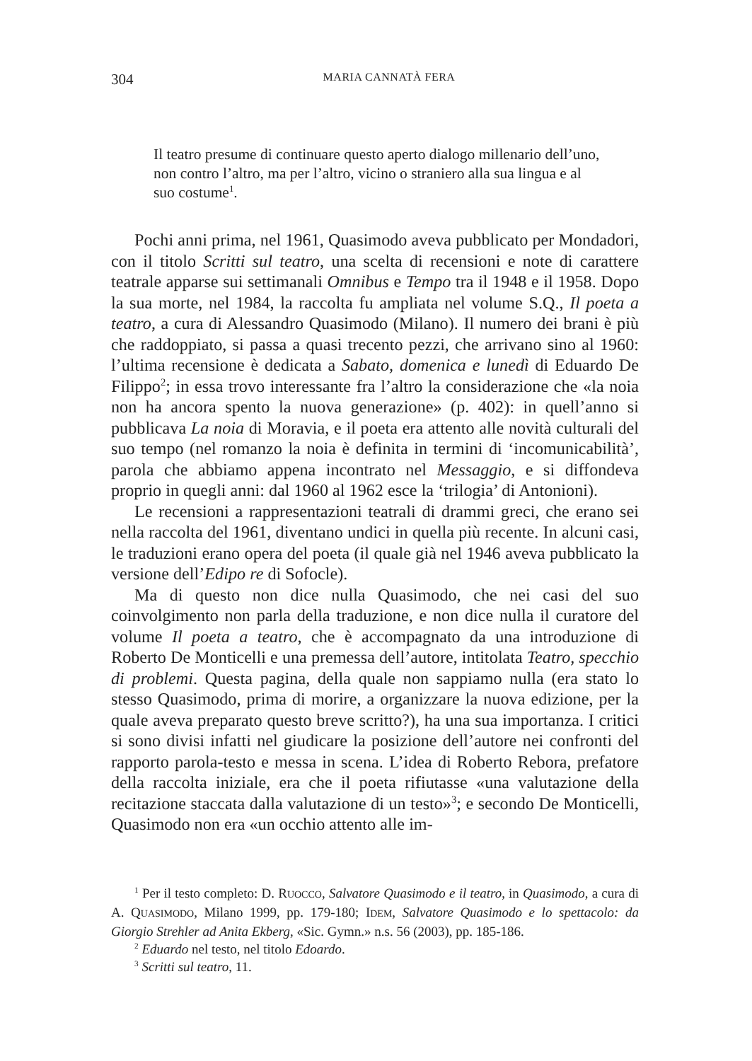304 MARIA CANNATÀ FERA
Il teatro presume di continuare questo aperto dialogo millenario dell’uno, non contro l’altro, ma per l’altro, vicino o straniero alla sua lingua e al suo costume<sup>1</sup>.
Pochi anni prima, nel 1961, Quasimodo aveva pubblicato per Mondadori, con il titolo Scritti sul teatro, una scelta di recensioni e note di carattere teatrale apparse sui settimanali Omnibus e Tempo tra il 1948 e il 1958. Dopo la sua morte, nel 1984, la raccolta fu ampliata nel volume S.Q., Il poeta a teatro, a cura di Alessandro Quasimodo (Milano). Il numero dei brani è più che raddoppiato, si passa a quasi trecento pezzi, che arrivano sino al 1960: l’ultima recensione è dedicata a Sabato, domenica e lunedì di Eduardo De Filippo<sup>2</sup>; in essa trovo interessante fra l’altro la considerazione che «la noia non ha ancora spento la nuova generazione» (p. 402): in quell’anno si pubblicava La noia di Moravia, e il poeta era attento alle novità culturali del suo tempo (nel romanzo la noia è definita in termini di ‘incomunicabilità’, parola che abbiamo appena incontrato nel Messaggio, e si diffondeva proprio in quegli anni: dal 1960 al 1962 esce la ‘trilogia’ di Antonioni).
Le recensioni a rappresentazioni teatrali di drammi greci, che erano sei nella raccolta del 1961, diventano undici in quella più recente. In alcuni casi, le traduzioni erano opera del poeta (il quale già nel 1946 aveva pubblicato la versione dell’Edipo re di Sofocle).
Ma di questo non dice nulla Quasimodo, che nei casi del suo coinvolgimento non parla della traduzione, e non dice nulla il curatore del volume Il poeta a teatro, che è accompagnato da una introduzione di Roberto De Monticelli e una premessa dell’autore, intitolata Teatro, specchio di problemi. Questa pagina, della quale non sappiamo nulla (era stato lo stesso Quasimodo, prima di morire, a organizzare la nuova edizione, per la quale aveva preparato questo breve scritto?), ha una sua importanza. I critici si sono divisi infatti nel giudicare la posizione dell’autore nei confronti del rapporto parola-testo e messa in scena. L’idea di Roberto Rebora, prefatore della raccolta iniziale, era che il poeta rifiutasse «una valutazione della recitazione staccata dalla valutazione di un testo»<sup>3</sup>; e secondo De Monticelli, Quasimodo non era «un occhio attento alle im-
<sup>1</sup> Per il testo completo: D. RUOCCO, Salvatore Quasimodo e il teatro, in Quasimodo, a cura di A. QUASIMODO, Milano 1999, pp. 179-180; IDEM, Salvatore Quasimodo e lo spettacolo: da Giorgio Strehler ad Anita Ekberg, «Sic. Gymn.» n.s. 56 (2003), pp. 185-186.
<sup>2</sup> Eduardo nel testo, nel titolo Edoardo.
<sup>3</sup> Scritti sul teatro, 11.